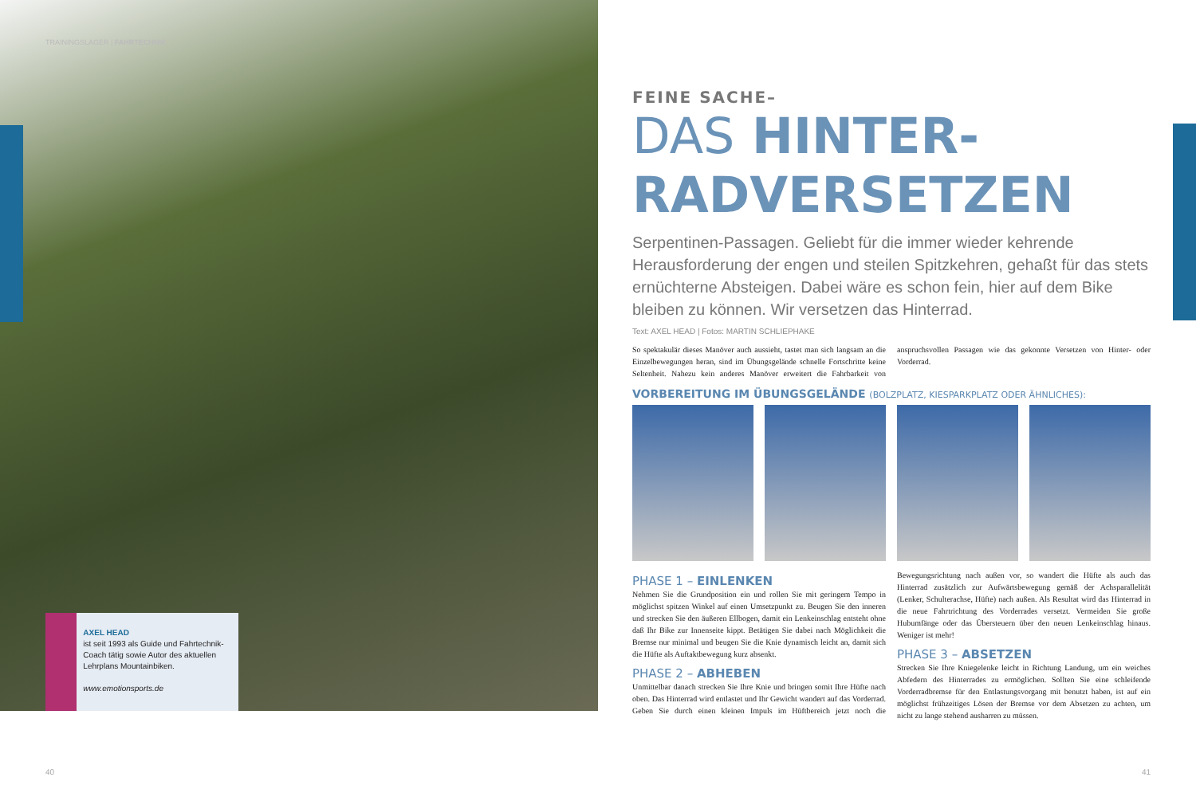TRAININGSLAGER | FAHRTECHNIK
AXEL HEAD
ist seit 1993 als Guide und Fahrtechnik-Coach tätig sowie Autor des aktuellen Lehrplans Mountainbiken.
www.emotionsports.de
FEINE SACHE–
DAS HINTER-
RADVERSETZEN
Serpentinen-Passagen. Geliebt für die immer wieder kehrende Herausforderung der engen und steilen Spitzkehren, gehaßt für das stets ernüchterne Absteigen. Dabei wäre es schon fein, hier auf dem Bike bleiben zu können. Wir versetzen das Hinterrad.
Text: AXEL HEAD | Fotos: MARTIN SCHLIEPHAKE
So spektakulär dieses Manöver auch aussieht, tastet man sich langsam an die Einzelbewegungen heran, sind im Übungsgelände schnelle Fortschritte keine Seltenheit. Nahezu kein anderes Manöver erweitert die Fahrbarkeit von anspruchsvollen Passagen wie das gekonnte Versetzen von Hinter- oder Vorderrad.
VORBEREITUNG IM ÜBUNGSGELÄNDE (BOLZPLATZ, KIESPARKPLATZ ODER ÄHNLICHES):
PHASE 1 – EINLENKEN
Nehmen Sie die Grundposition ein und rollen Sie mit geringem Tempo in möglichst spitzen Winkel auf einen Umsetzpunkt zu. Beugen Sie den inneren und strecken Sie den äußeren Ellbogen, damit ein Lenkeinschlag entsteht ohne daß Ihr Bike zur Innenseite kippt. Betätigen Sie dabei nach Möglichkeit die Bremse nur minimal und beugen Sie die Knie dynamisch leicht an, damit sich die Hüfte als Auftaktbewegung kurz absenkt.
PHASE 2 – ABHEBEN
Unmittelbar danach strecken Sie Ihre Knie und bringen somit Ihre Hüfte nach oben. Das Hinterrad wird entlastet und Ihr Gewicht wandert auf das Vorderrad. Geben Sie durch einen kleinen Impuls im Hüftbereich jetzt noch die Bewegungsrichtung nach außen vor, so wandert die Hüfte als auch das Hinterrad zusätzlich zur Aufwärtsbewegung gemäß der Achsparallelität (Lenker, Schulterachse, Hüfte) nach außen. Als Resultat wird das Hinterrad in die neue Fahrtrichtung des Vorderrades versetzt. Vermeiden Sie große Hubumfänge oder das Übersteuern über den neuen Lenkeinschlag hinaus. Weniger ist mehr!
PHASE 3 – ABSETZEN
Strecken Sie Ihre Kniegelenke leicht in Richtung Landung, um ein weiches Abfedern des Hinterrades zu ermöglichen. Sollten Sie eine schleifende Vorderradbremse für den Entlastungsvorgang mit benutzt haben, ist auf ein möglichst frühzeitiges Lösen der Bremse vor dem Absetzen zu achten, um nicht zu lange stehend ausharren zu müssen.
40 41